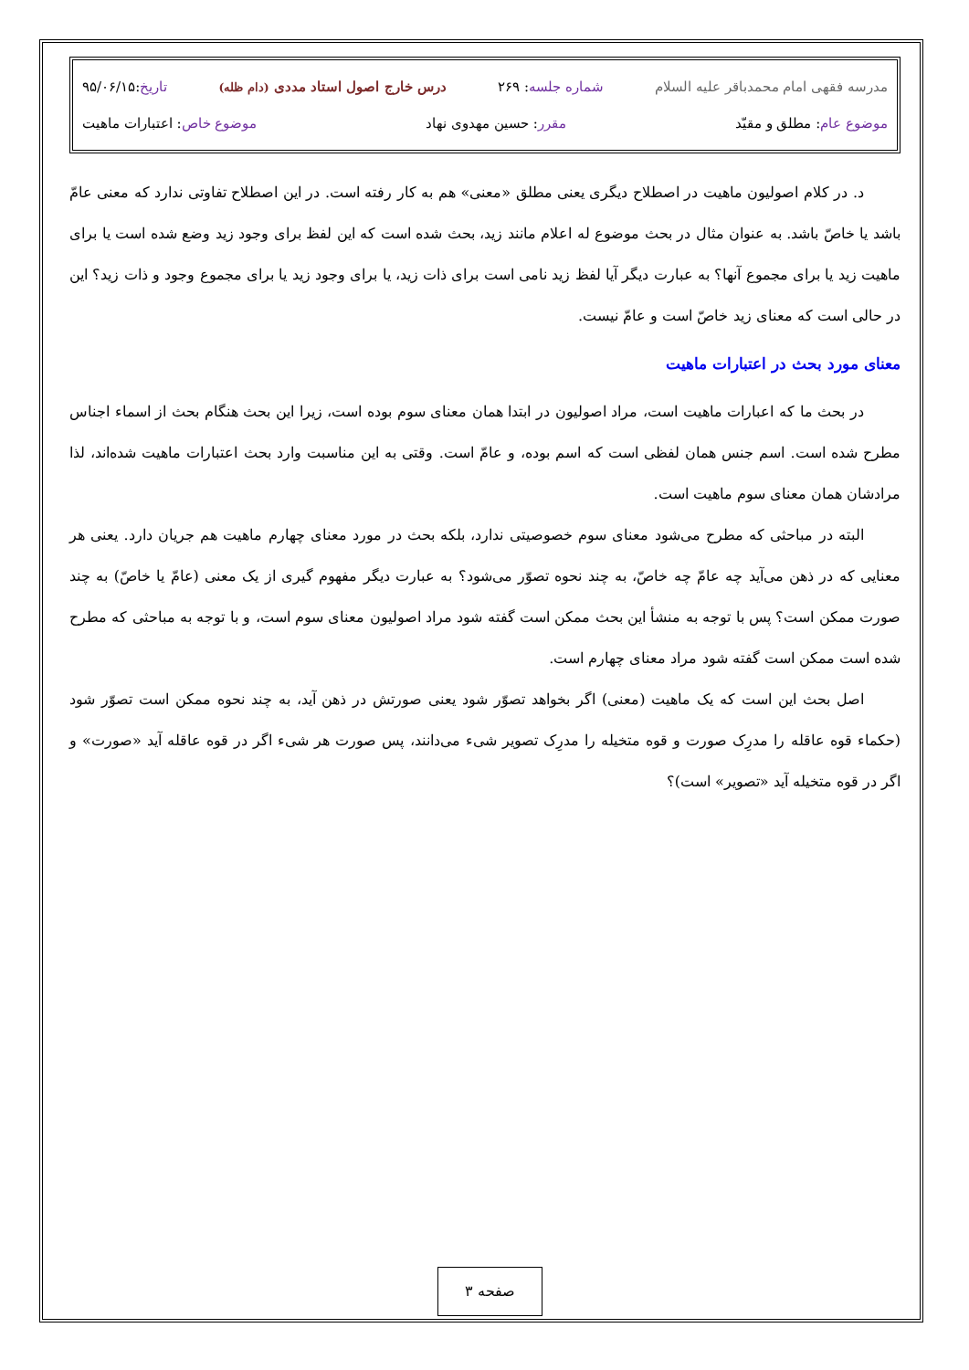مدرسه فقهی امام محمدباقر علیه السلام شماره جلسه: ۲۶۹ درس خارج اصول استاد مددی (دام ظله) تاریخ:۹۵/۰۶/۱۵
موضوع عام: مطلق و مقیّد مقرر: حسین مهدوی نهاد موضوع خاص: اعتبارات ماهیت
د. در کلام اصولیون ماهیت در اصطلاح دیگری یعنی مطلق «معنی» هم به کار رفته است. در این اصطلاح تفاوتی ندارد که معنی عامّ باشد یا خاصّ باشد. به عنوان مثال در بحث موضوع له اعلام مانند زید، بحث شده است که این لفظ برای وجود زید وضع شده است یا برای ماهیت زید یا برای مجموع آنها؟ به عبارت دیگر آیا لفظ زید نامی است برای ذات زید، یا برای وجود زید یا برای مجموع وجود و ذات زید؟ این در حالی است که معنای زید خاصّ است و عامّ نیست.
معنای مورد بحث در اعتبارات ماهیت
در بحث ما که اعبارات ماهیت است، مراد اصولیون در ابتدا همان معنای سوم بوده است، زیرا این بحث هنگام بحث از اسماء اجناس مطرح شده است. اسم جنس همان لفظی است که اسم بوده، و عامّ است. وقتی به این مناسبت وارد بحث اعتبارات ماهیت شده‌اند، لذا مرادشان همان معنای سوم ماهیت است.
البته در مباحثی که مطرح می‌شود معنای سوم خصوصیتی ندارد، بلکه بحث در مورد معنای چهارم ماهیت هم جریان دارد. یعنی هر معنایی که در ذهن می‌آید چه عامّ چه خاصّ، به چند نحوه تصوّر می‌شود؟ به عبارت دیگر مفهوم گیری از یک معنی (عامّ یا خاصّ) به چند صورت ممکن است؟ پس با توجه به منشأ این بحث ممکن است گفته شود مراد اصولیون معنای سوم است، و با توجه به مباحثی که مطرح شده است ممکن است گفته شود مراد معنای چهارم است.
اصل بحث این است که یک ماهیت (معنی) اگر بخواهد تصوّر شود یعنی صورتش در ذهن آید، به چند نحوه ممکن است تصوّر شود (حکماء قوه عاقله را مدرِک صورت و قوه متخیله را مدرِک تصویر شیء می‌دانند، پس صورت هر شیء اگر در قوه عاقله آید «صورت» و اگر در قوه متخیله آید «تصویر» است)؟
صفحه ۳